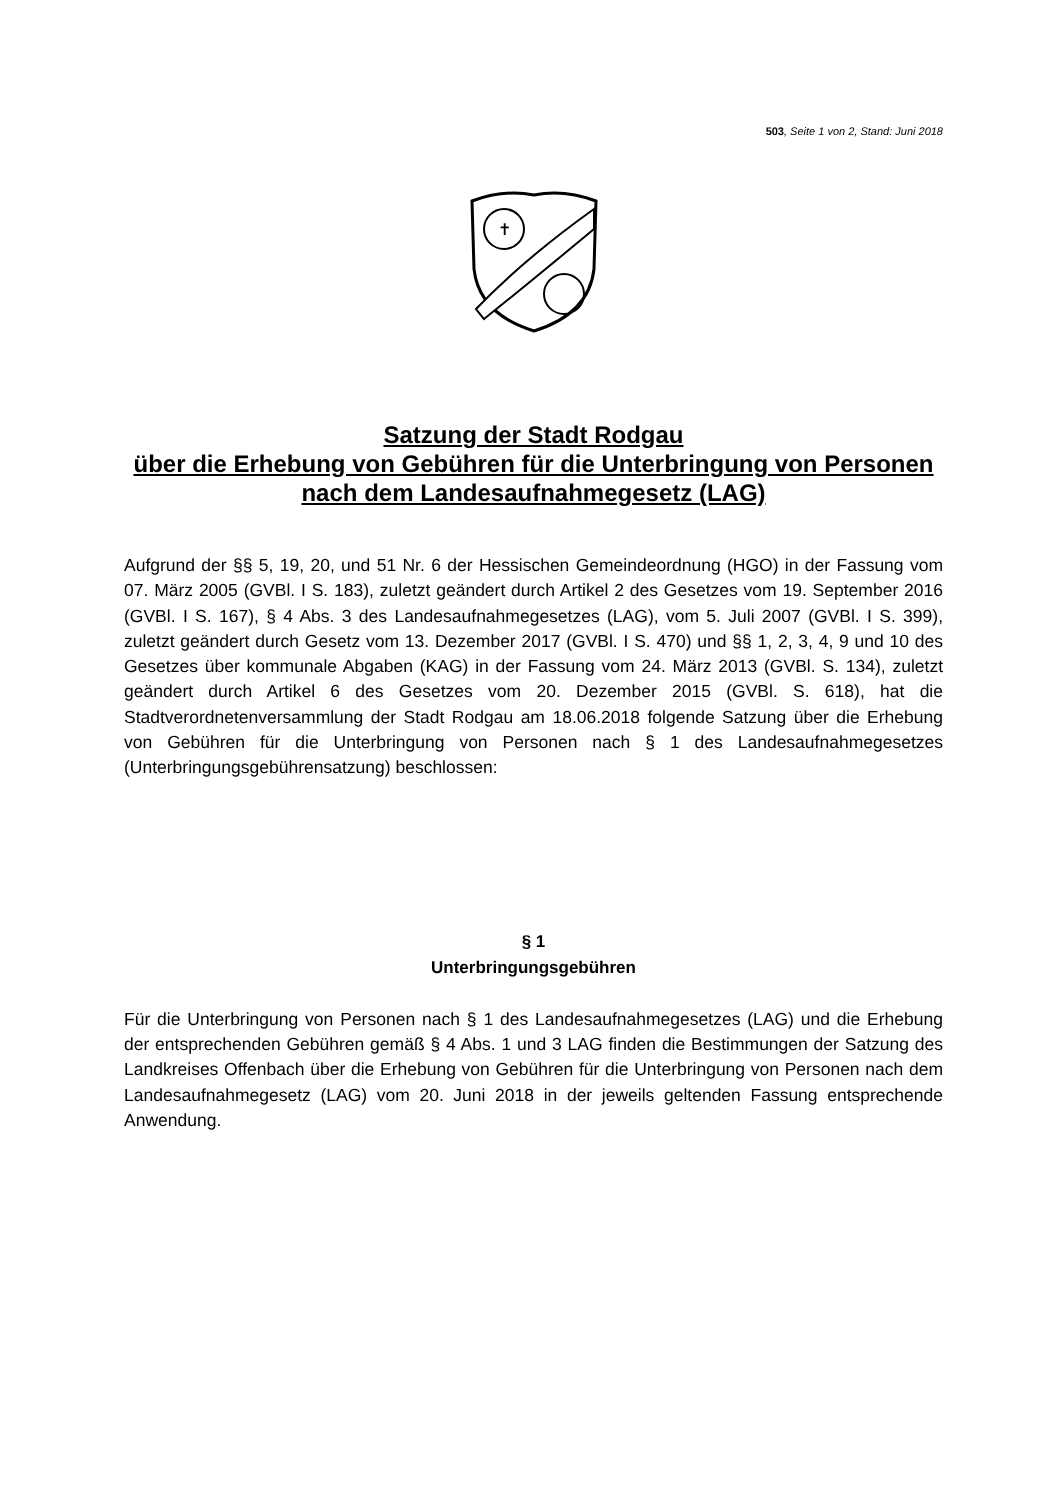503, Seite 1 von 2, Stand: Juni 2018
✝
Satzung der Stadt Rodgau
über die Erhebung von Gebühren für die Unterbringung von Personen nach dem Landesaufnahmegesetz (LAG)
Aufgrund der §§ 5, 19, 20, und 51 Nr. 6 der Hessischen Gemeindeordnung (HGO) in der Fassung vom 07. März 2005 (GVBl. I S. 183), zuletzt geändert durch Artikel 2 des Gesetzes vom 19. September 2016 (GVBl. I S. 167), § 4 Abs. 3 des Landesaufnahmegesetzes (LAG), vom 5. Juli 2007 (GVBl. I S. 399), zuletzt geändert durch Gesetz vom 13. Dezember 2017 (GVBl. I S. 470) und §§ 1, 2, 3, 4, 9 und 10 des Gesetzes über kommunale Abgaben (KAG) in der Fassung vom 24. März 2013 (GVBl. S. 134), zuletzt geändert durch Artikel 6 des Gesetzes vom 20. Dezember 2015 (GVBl. S. 618), hat die Stadtverordnetenversammlung der Stadt Rodgau am 18.06.2018 folgende Satzung über die Erhebung von Gebühren für die Unterbringung von Personen nach § 1 des Landesaufnahmegesetzes (Unterbringungsgebührensatzung) beschlossen:
§ 1
Unterbringungsgebühren
Für die Unterbringung von Personen nach § 1 des Landesaufnahmegesetzes (LAG) und die Erhebung der entsprechenden Gebühren gemäß § 4 Abs. 1 und 3 LAG finden die Bestimmungen der Satzung des Landkreises Offenbach über die Erhebung von Gebühren für die Unterbringung von Personen nach dem Landesaufnahmegesetz (LAG) vom 20. Juni 2018 in der jeweils geltenden Fassung entsprechende Anwendung.